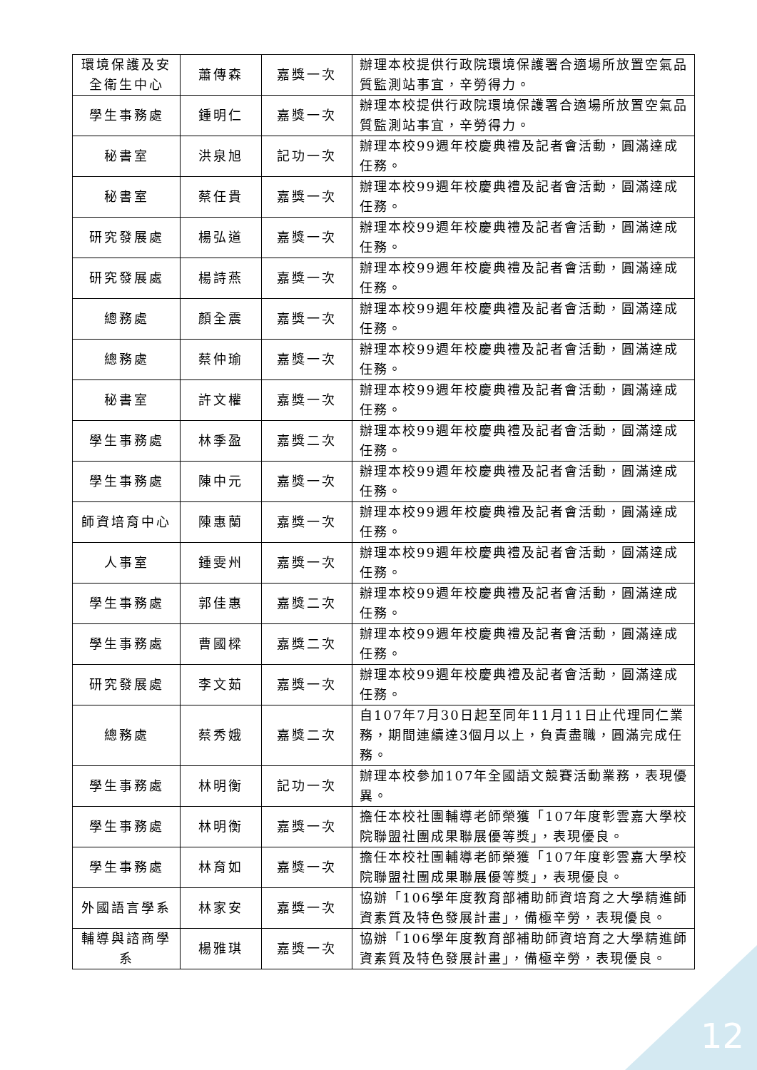| 環境保護及安全衛生中心 | 蕭傳森 | 嘉獎一次 | 辦理本校提供行政院環境保護署合適場所放置空氣品質監測站事宜，辛勞得力。 |
| 學生事務處 | 鍾明仁 | 嘉獎一次 | 辦理本校提供行政院環境保護署合適場所放置空氣品質監測站事宜，辛勞得力。 |
| 秘書室 | 洪泉旭 | 記功一次 | 辦理本校99週年校慶典禮及記者會活動，圓滿達成任務。 |
| 秘書室 | 蔡任貴 | 嘉獎一次 | 辦理本校99週年校慶典禮及記者會活動，圓滿達成任務。 |
| 研究發展處 | 楊弘道 | 嘉獎一次 | 辦理本校99週年校慶典禮及記者會活動，圓滿達成任務。 |
| 研究發展處 | 楊詩燕 | 嘉獎一次 | 辦理本校99週年校慶典禮及記者會活動，圓滿達成任務。 |
| 總務處 | 顏全震 | 嘉獎一次 | 辦理本校99週年校慶典禮及記者會活動，圓滿達成任務。 |
| 總務處 | 蔡仲瑜 | 嘉獎一次 | 辦理本校99週年校慶典禮及記者會活動，圓滿達成任務。 |
| 秘書室 | 許文權 | 嘉獎一次 | 辦理本校99週年校慶典禮及記者會活動，圓滿達成任務。 |
| 學生事務處 | 林季盈 | 嘉獎二次 | 辦理本校99週年校慶典禮及記者會活動，圓滿達成任務。 |
| 學生事務處 | 陳中元 | 嘉獎一次 | 辦理本校99週年校慶典禮及記者會活動，圓滿達成任務。 |
| 師資培育中心 | 陳惠蘭 | 嘉獎一次 | 辦理本校99週年校慶典禮及記者會活動，圓滿達成任務。 |
| 人事室 | 鍾雯州 | 嘉獎一次 | 辦理本校99週年校慶典禮及記者會活動，圓滿達成任務。 |
| 學生事務處 | 郭佳惠 | 嘉獎二次 | 辦理本校99週年校慶典禮及記者會活動，圓滿達成任務。 |
| 學生事務處 | 曹國樑 | 嘉獎二次 | 辦理本校99週年校慶典禮及記者會活動，圓滿達成任務。 |
| 研究發展處 | 李文茹 | 嘉獎一次 | 辦理本校99週年校慶典禮及記者會活動，圓滿達成任務。 |
| 總務處 | 蔡秀娥 | 嘉獎二次 | 自107年7月30日起至同年11月11日止代理同仁業務，期間連續達3個月以上，負責盡職，圓滿完成任務。 |
| 學生事務處 | 林明衡 | 記功一次 | 辦理本校參加107年全國語文競賽活動業務，表現優異。 |
| 學生事務處 | 林明衡 | 嘉獎一次 | 擔任本校社團輔導老師榮獲「107年度彰雲嘉大學校院聯盟社團成果聯展優等獎」，表現優良。 |
| 學生事務處 | 林育如 | 嘉獎一次 | 擔任本校社團輔導老師榮獲「107年度彰雲嘉大學校院聯盟社團成果聯展優等獎」，表現優良。 |
| 外國語言學系 | 林家安 | 嘉獎一次 | 協辦「106學年度教育部補助師資培育之大學精進師資素質及特色發展計畫」，備極辛勞，表現優良。 |
| 輔導與諮商學系 | 楊雅琪 | 嘉獎一次 | 協辦「106學年度教育部補助師資培育之大學精進師資素質及特色發展計畫」，備極辛勞，表現優良。 |
12